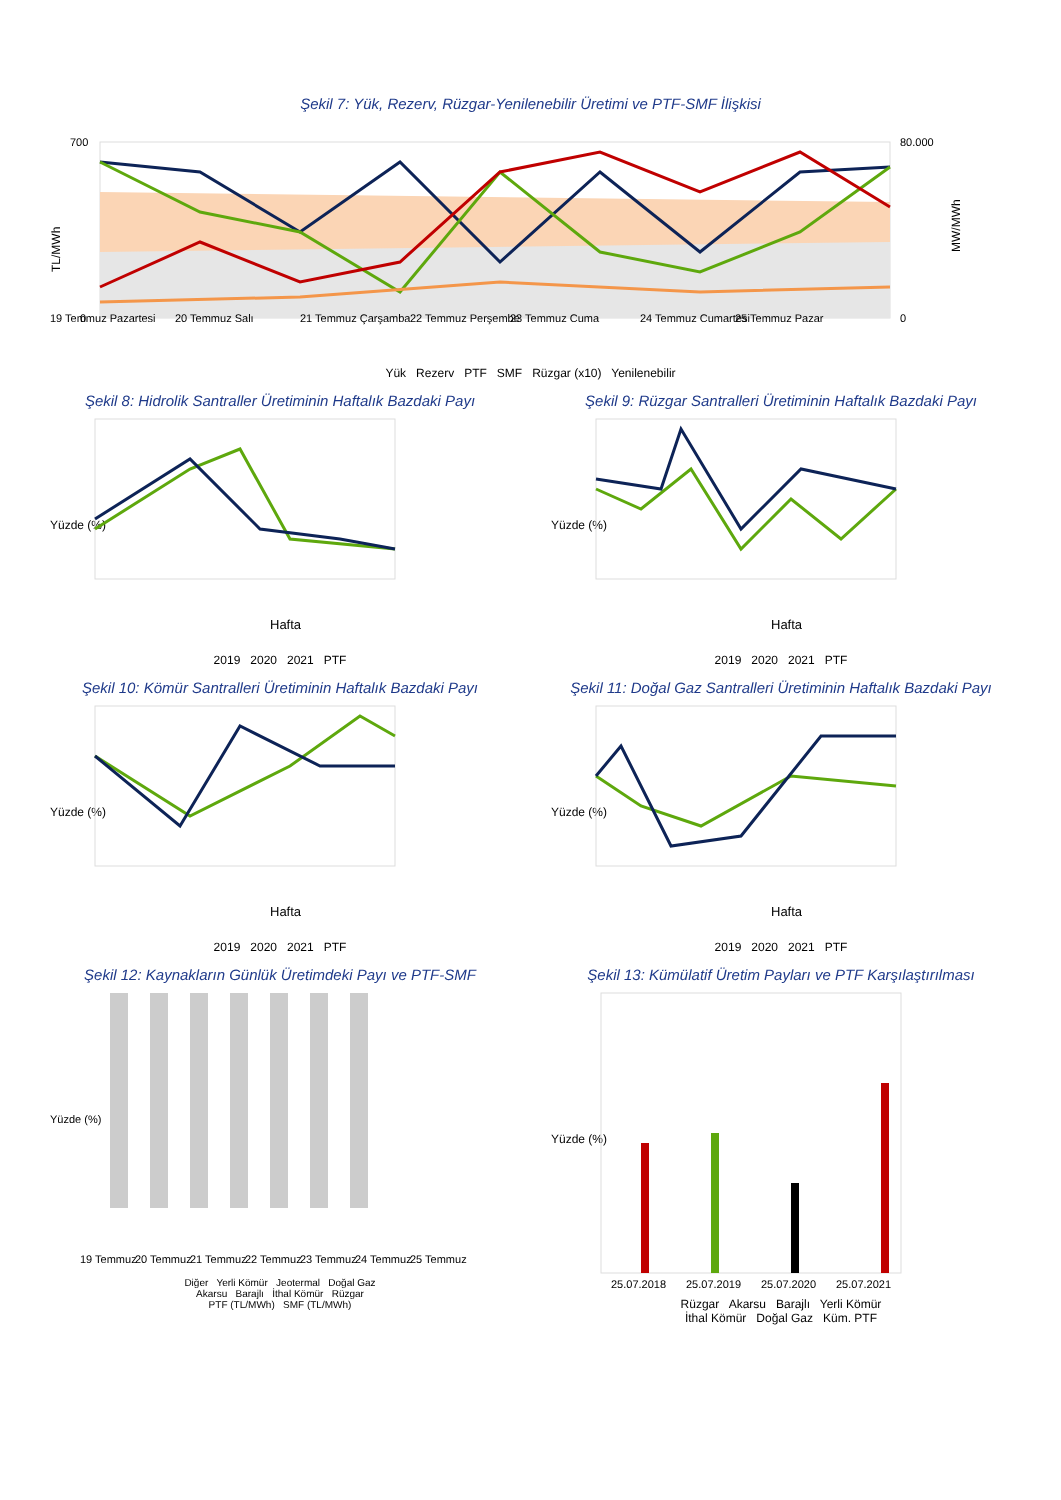Şekil 7: Yük, Rezerv, Rüzgar-Yenilenebilir Üretimi ve PTF-SMF İlişkisi
TL/MWh
19 Temmuz Pazartesi
20 Temmuz Salı
21 Temmuz Çarşamba
22 Temmuz Perşembe
23 Temmuz Cuma
24 Temmuz Cumartesi
25 Temmuz Pazar
80.000
0
700
0
MW/MWh
Yük Rezerv PTF SMF Rüzgar (x10) Yenilenebilir
Şekil 8: Hidrolik Santraller Üretiminin Haftalık Bazdaki Payı
Yüzde (%)
Hafta
2019 2020 2021 PTF
Şekil 9: Rüzgar Santralleri Üretiminin Haftalık Bazdaki Payı
Yüzde (%)
Hafta
2019 2020 2021 PTF
Şekil 10: Kömür Santralleri Üretiminin Haftalık Bazdaki Payı
Yüzde (%)
Hafta
2019 2020 2021 PTF
Şekil 11: Doğal Gaz Santralleri Üretiminin Haftalık Bazdaki Payı
Yüzde (%)
Hafta
2019 2020 2021 PTF
Şekil 12: Kaynakların Günlük Üretimdeki Payı ve PTF-SMF
Yüzde (%)
19 Temmuz
20 Temmuz
21 Temmuz
22 Temmuz
23 Temmuz
24 Temmuz
25 Temmuz
Diğer Yerli Kömür Jeotermal Doğal Gaz
Akarsu Barajlı İthal Kömür Rüzgar
PTF (TL/MWh) SMF (TL/MWh)
Şekil 13: Kümülatif Üretim Payları ve PTF Karşılaştırılması
Yüzde (%)
25.07.2018
25.07.2019
25.07.2020
25.07.2021
Rüzgar Akarsu Barajlı Yerli Kömür
İthal Kömür Doğal Gaz Küm. PTF